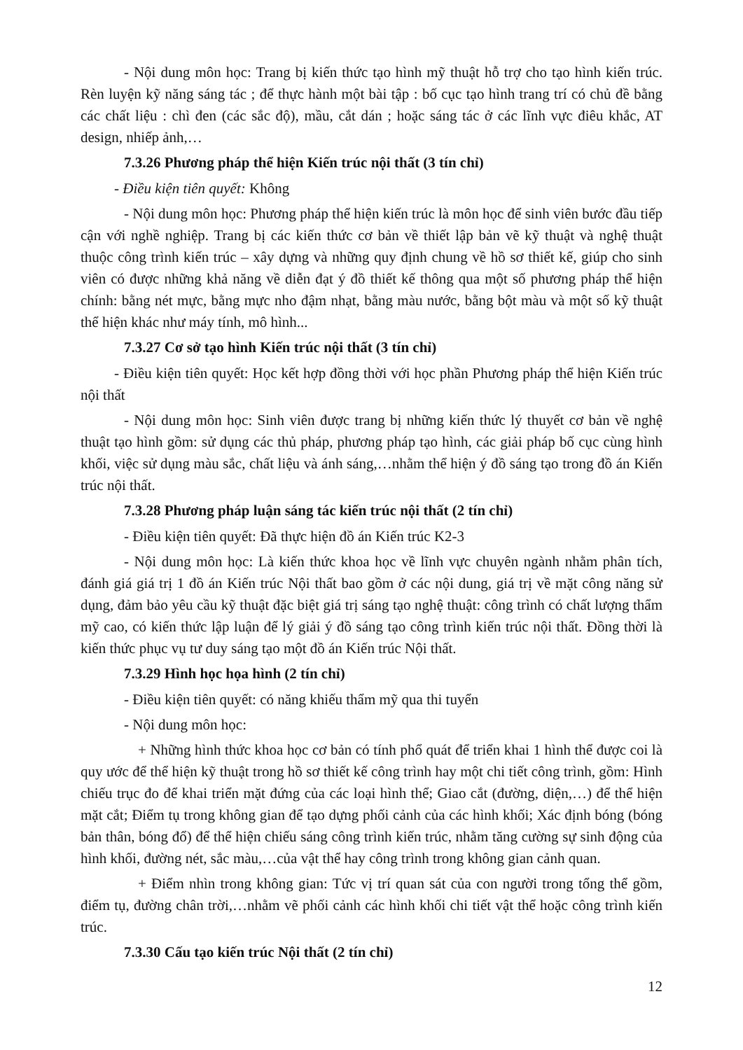- Nội dung môn học: Trang bị kiến thức tạo hình mỹ thuật hỗ trợ cho tạo hình kiến trúc. Rèn luyện kỹ năng sáng tác ; để thực hành một bài tập : bố cục tạo hình trang trí có chủ đề bằng các chất liệu : chì đen (các sắc độ), mầu, cắt dán ; hoặc sáng tác ở các lĩnh vực điêu khắc, AT design, nhiếp ảnh,…
7.3.26 Phương pháp thể hiện Kiến trúc nội thất (3 tín chỉ)
- Điều kiện tiên quyết: Không
- Nội dung môn học: Phương pháp thể hiện kiến trúc là môn học để sinh viên bước đầu tiếp cận với nghề nghiệp. Trang bị các kiến thức cơ bản về thiết lập bản vẽ kỹ thuật và nghệ thuật thuộc công trình kiến trúc – xây dựng và những quy định chung về hồ sơ thiết kế, giúp cho sinh viên có được những khả năng về diễn đạt ý đồ thiết kế thông qua một số phương pháp thể hiện chính: bằng nét mực, bằng mực nho đậm nhạt, bằng màu nước, bằng bột màu và một số kỹ thuật thể hiện khác như máy tính, mô hình...
7.3.27 Cơ sở tạo hình Kiến trúc nội thất (3 tín chỉ)
- Điều kiện tiên quyết: Học kết hợp đồng thời với học phần Phương pháp thể hiện Kiến trúc nội thất
- Nội dung môn học: Sinh viên được trang bị những kiến thức lý thuyết cơ bản về nghệ thuật tạo hình gồm: sử dụng các thủ pháp, phương pháp tạo hình, các giải pháp bố cục cùng hình khối, việc sử dụng màu sắc, chất liệu và ánh sáng,…nhằm thể hiện ý đồ sáng tạo trong đồ án Kiến trúc nội thất.
7.3.28 Phương pháp luận sáng tác kiến trúc nội thất (2 tín chỉ)
- Điều kiện tiên quyết: Đã thực hiện đồ án Kiến trúc K2-3
- Nội dung môn học: Là kiến thức khoa học về lĩnh vực chuyên ngành nhằm phân tích, đánh giá giá trị 1 đồ án Kiến trúc Nội thất bao gồm ở các nội dung, giá trị về mặt công năng sử dụng, đảm bảo yêu cầu kỹ thuật đặc biệt giá trị sáng tạo nghệ thuật: công trình có chất lượng thẩm mỹ cao, có kiến thức lập luận để lý giải ý đồ sáng tạo công trình kiến trúc nội thất. Đồng thời là kiến thức phục vụ tư duy sáng tạo một đồ án Kiến trúc Nội thất.
7.3.29 Hình học họa hình (2 tín chỉ)
- Điều kiện tiên quyết: có năng khiếu thẩm mỹ qua thi tuyển
- Nội dung môn học:
+ Những hình thức khoa học cơ bản có tính phổ quát để triển khai 1 hình thể được coi là quy ước để thể hiện kỹ thuật trong hồ sơ thiết kế công trình hay một chi tiết công trình, gồm: Hình chiếu trục đo để khai triển mặt đứng của các loại hình thể; Giao cắt (đường, diện,…) để thể hiện mặt cắt; Điểm tụ trong không gian để tạo dựng phối cảnh của các hình khối; Xác định bóng (bóng bản thân, bóng đổ) để thể hiện chiếu sáng công trình kiến trúc, nhằm tăng cường sự sinh động của hình khối, đường nét, sắc màu,…của vật thể hay công trình trong không gian cảnh quan.
+ Điểm nhìn trong không gian: Tức vị trí quan sát của con người trong tổng thể gồm, điểm tụ, đường chân trời,…nhằm vẽ phối cảnh các hình khối chi tiết vật thể hoặc công trình kiến trúc.
7.3.30 Cấu tạo kiến trúc Nội thất (2 tín chỉ)
12